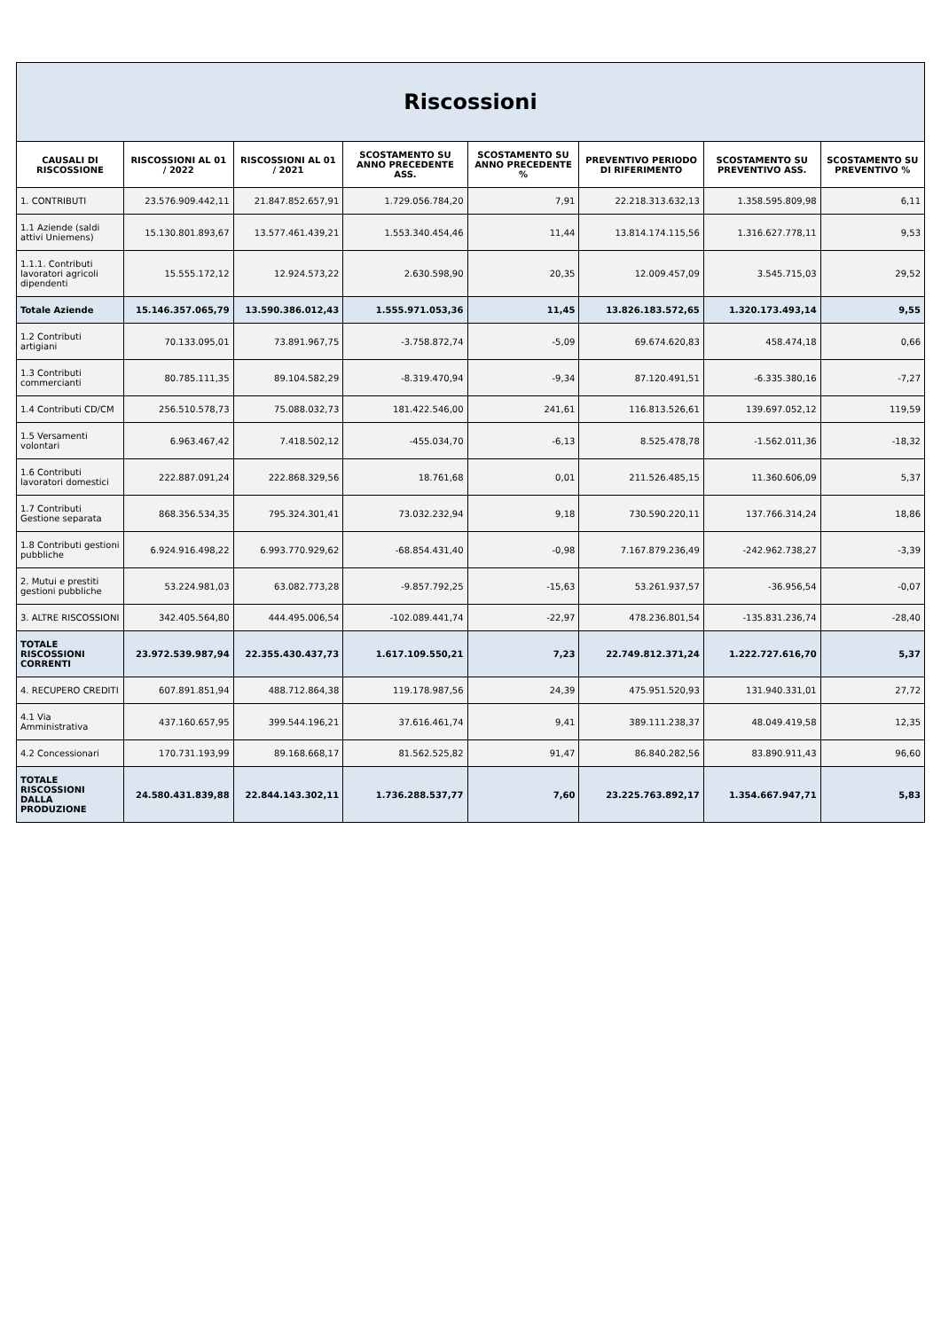Riscossioni
| CAUSALI DI RISCOSSIONE | RISCOSSIONI AL 01 / 2022 | RISCOSSIONI AL 01 / 2021 | SCOSTAMENTO SU ANNO PRECEDENTE ASS. | SCOSTAMENTO SU ANNO PRECEDENTE % | PREVENTIVO PERIODO DI RIFERIMENTO | SCOSTAMENTO SU PREVENTIVO ASS. | SCOSTAMENTO SU PREVENTIVO % |
| --- | --- | --- | --- | --- | --- | --- | --- |
| 1. CONTRIBUTI | 23.576.909.442,11 | 21.847.852.657,91 | 1.729.056.784,20 | 7,91 | 22.218.313.632,13 | 1.358.595.809,98 | 6,11 |
| 1.1 Aziende (saldi attivi Uniemens) | 15.130.801.893,67 | 13.577.461.439,21 | 1.553.340.454,46 | 11,44 | 13.814.174.115,56 | 1.316.627.778,11 | 9,53 |
| 1.1.1. Contributi lavoratori agricoli dipendenti | 15.555.172,12 | 12.924.573,22 | 2.630.598,90 | 20,35 | 12.009.457,09 | 3.545.715,03 | 29,52 |
| Totale Aziende | 15.146.357.065,79 | 13.590.386.012,43 | 1.555.971.053,36 | 11,45 | 13.826.183.572,65 | 1.320.173.493,14 | 9,55 |
| 1.2 Contributi artigiani | 70.133.095,01 | 73.891.967,75 | -3.758.872,74 | -5,09 | 69.674.620,83 | 458.474,18 | 0,66 |
| 1.3 Contributi commercianti | 80.785.111,35 | 89.104.582,29 | -8.319.470,94 | -9,34 | 87.120.491,51 | -6.335.380,16 | -7,27 |
| 1.4 Contributi CD/CM | 256.510.578,73 | 75.088.032,73 | 181.422.546,00 | 241,61 | 116.813.526,61 | 139.697.052,12 | 119,59 |
| 1.5 Versamenti volontari | 6.963.467,42 | 7.418.502,12 | -455.034,70 | -6,13 | 8.525.478,78 | -1.562.011,36 | -18,32 |
| 1.6 Contributi lavoratori domestici | 222.887.091,24 | 222.868.329,56 | 18.761,68 | 0,01 | 211.526.485,15 | 11.360.606,09 | 5,37 |
| 1.7 Contributi Gestione separata | 868.356.534,35 | 795.324.301,41 | 73.032.232,94 | 9,18 | 730.590.220,11 | 137.766.314,24 | 18,86 |
| 1.8 Contributi gestioni pubbliche | 6.924.916.498,22 | 6.993.770.929,62 | -68.854.431,40 | -0,98 | 7.167.879.236,49 | -242.962.738,27 | -3,39 |
| 2. Mutui e prestiti gestioni pubbliche | 53.224.981,03 | 63.082.773,28 | -9.857.792,25 | -15,63 | 53.261.937,57 | -36.956,54 | -0,07 |
| 3. ALTRE RISCOSSIONI | 342.405.564,80 | 444.495.006,54 | -102.089.441,74 | -22,97 | 478.236.801,54 | -135.831.236,74 | -28,40 |
| TOTALE RISCOSSIONI CORRENTI | 23.972.539.987,94 | 22.355.430.437,73 | 1.617.109.550,21 | 7,23 | 22.749.812.371,24 | 1.222.727.616,70 | 5,37 |
| 4. RECUPERO CREDITI | 607.891.851,94 | 488.712.864,38 | 119.178.987,56 | 24,39 | 475.951.520,93 | 131.940.331,01 | 27,72 |
| 4.1 Via Amministrativa | 437.160.657,95 | 399.544.196,21 | 37.616.461,74 | 9,41 | 389.111.238,37 | 48.049.419,58 | 12,35 |
| 4.2 Concessionari | 170.731.193,99 | 89.168.668,17 | 81.562.525,82 | 91,47 | 86.840.282,56 | 83.890.911,43 | 96,60 |
| TOTALE RISCOSSIONI DALLA PRODUZIONE | 24.580.431.839,88 | 22.844.143.302,11 | 1.736.288.537,77 | 7,60 | 23.225.763.892,17 | 1.354.667.947,71 | 5,83 |